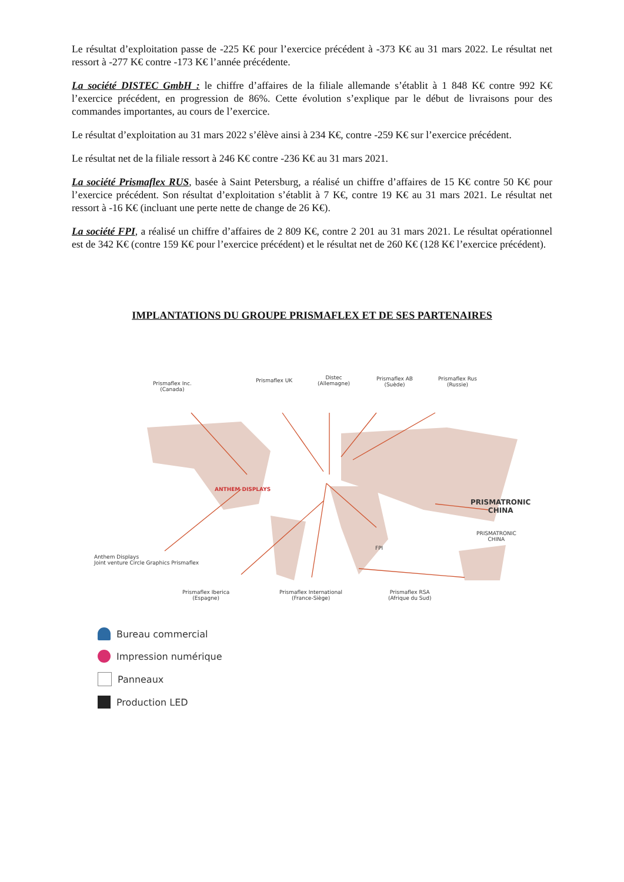Le résultat d’exploitation passe de -225 K€ pour l’exercice précédent à -373 K€ au 31 mars 2022. Le résultat net ressort à -277 K€ contre -173 K€ l’année précédente.
La société DISTEC GmbH : le chiffre d’affaires de la filiale allemande s’établit à 1 848 K€ contre 992 K€ l’exercice précédent, en progression de 86%. Cette évolution s’explique par le début de livraisons pour des commandes importantes, au cours de l’exercice.
Le résultat d’exploitation au 31 mars 2022 s’élève ainsi à 234 K€, contre -259 K€ sur l’exercice précédent.
Le résultat net de la filiale ressort à 246 K€ contre -236 K€ au 31 mars 2021.
La société Prismaflex RUS, basée à Saint Petersburg, a réalisé un chiffre d’affaires de 15 K€ contre 50 K€ pour l’exercice précédent. Son résultat d’exploitation s’établit à 7 K€, contre 19 K€ au 31 mars 2021. Le résultat net ressort à -16 K€ (incluant une perte nette de change de 26 K€).
La société FPI, a réalisé un chiffre d’affaires de 2 809 K€, contre 2 201 au 31 mars 2021. Le résultat opérationnel est de 342 K€ (contre 159 K€ pour l’exercice précédent) et le résultat net de 260 K€ (128 K€ l’exercice précédent).
IMPLANTATIONS DU GROUPE PRISMAFLEX ET DE SES PARTENAIRES
Prismaflex Inc.
(Canada)
Prismaflex UK
Distec
(Allemagne)
Prismaflex AB
(Suède)
Prismaflex Rus
(Russie)
PRISMATRONIC CHINA
PRISMATRONIC
CHINA
FPI
ANTHEM DISPLAYS
Anthem Displays
Joint venture Circle Graphics Prismaflex
Prismaflex Iberica
(Espagne)
Prismaflex International
(France-Siège)
Prismaflex RSA
(Afrique du Sud)
Bureau commercial
Impression numérique
Panneaux
Production LED